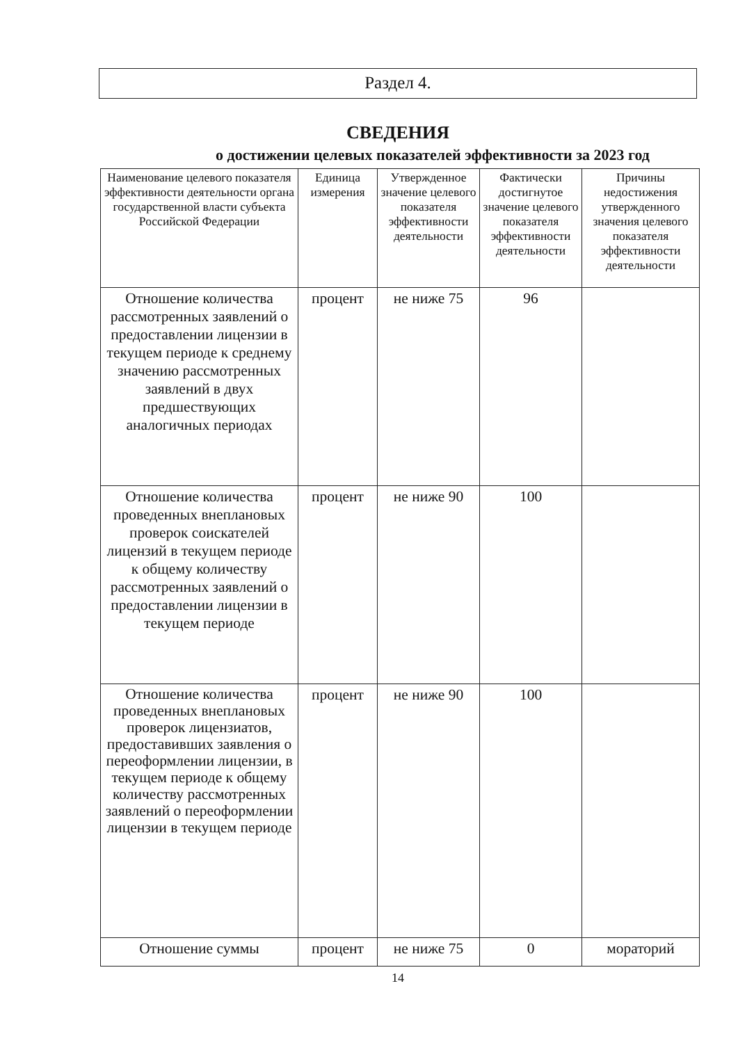Раздел 4.
СВЕДЕНИЯ
о достижении целевых показателей эффективности за 2023 год
| Наименование целевого показателя эффективности деятельности органа государственной власти субъекта Российской Федерации | Единица измерения | Утвержденное значение целевого показателя эффективности деятельности | Фактически достигнутое значение целевого показателя эффективности деятельности | Причины недостижения утвержденного значения целевого показателя эффективности деятельности |
| --- | --- | --- | --- | --- |
| Отношение количества рассмотренных заявлений о предоставлении лицензии в текущем периоде к среднему значению рассмотренных заявлений в двух предшествующих аналогичных периодах | процент | не ниже 75 | 96 | |
| Отношение количества проведенных внеплановых проверок соискателей лицензий в текущем периоде к общему количеству рассмотренных заявлений о предоставлении лицензии в текущем периоде | процент | не ниже 90 | 100 | |
| Отношение количества проведенных внеплановых проверок лицензиатов, предоставивших заявления о переоформлении лицензии, в текущем периоде к общему количеству рассмотренных заявлений о переоформлении лицензии в текущем периоде | процент | не ниже 90 | 100 | |
| Отношение суммы | процент | не ниже 75 | 0 | мораторий |
14